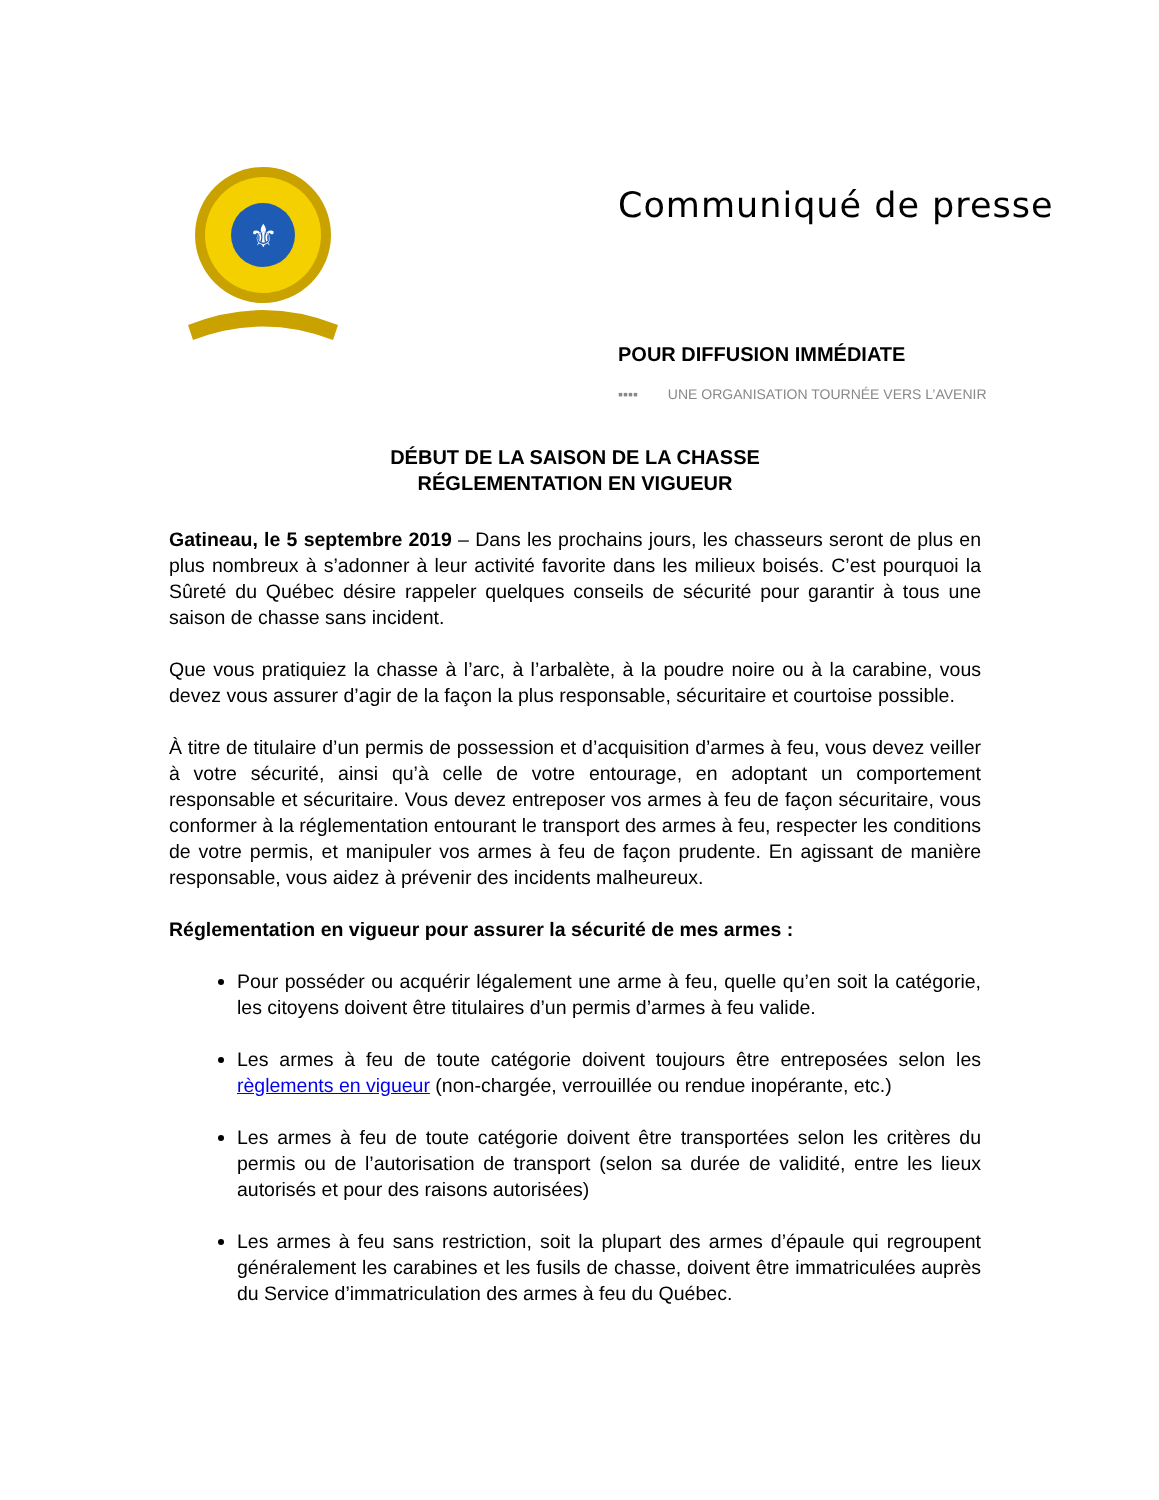⚜
Communiqué de presse
POUR DIFFUSION IMMÉDIATE
▪▪▪▪ UNE ORGANISATION TOURNÉE VERS L’AVENIR
DÉBUT DE LA SAISON DE LA CHASSE
RÉGLEMENTATION EN VIGUEUR
Gatineau, le 5 septembre 2019 – Dans les prochains jours, les chasseurs seront de plus en plus nombreux à s’adonner à leur activité favorite dans les milieux boisés. C’est pourquoi la Sûreté du Québec désire rappeler quelques conseils de sécurité pour garantir à tous une saison de chasse sans incident.
Que vous pratiquiez la chasse à l’arc, à l’arbalète, à la poudre noire ou à la carabine, vous devez vous assurer d’agir de la façon la plus responsable, sécuritaire et courtoise possible.
À titre de titulaire d’un permis de possession et d’acquisition d’armes à feu, vous devez veiller à votre sécurité, ainsi qu’à celle de votre entourage, en adoptant un comportement responsable et sécuritaire. Vous devez entreposer vos armes à feu de façon sécuritaire, vous conformer à la réglementation entourant le transport des armes à feu, respecter les conditions de votre permis, et manipuler vos armes à feu de façon prudente. En agissant de manière responsable, vous aidez à prévenir des incidents malheureux.
Réglementation en vigueur pour assurer la sécurité de mes armes :
Pour posséder ou acquérir légalement une arme à feu, quelle qu’en soit la catégorie, les citoyens doivent être titulaires d’un permis d’armes à feu valide.
Les armes à feu de toute catégorie doivent toujours être entreposées selon les règlements en vigueur (non-chargée, verrouillée ou rendue inopérante, etc.)
Les armes à feu de toute catégorie doivent être transportées selon les critères du permis ou de l’autorisation de transport (selon sa durée de validité, entre les lieux autorisés et pour des raisons autorisées)
Les armes à feu sans restriction, soit la plupart des armes d’épaule qui regroupent généralement les carabines et les fusils de chasse, doivent être immatriculées auprès du Service d’immatriculation des armes à feu du Québec.